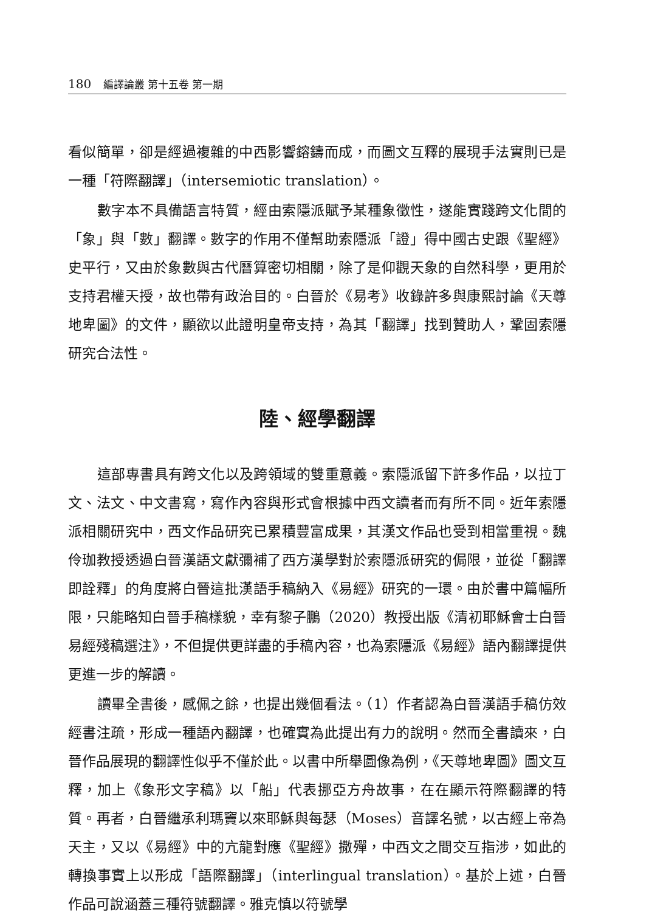180 編譯論叢 第十五卷 第一期
看似簡單，卻是經過複雜的中西影響鎔鑄而成，而圖文互釋的展現手法實則已是一種「符際翻譯」（intersemiotic translation）。
數字本不具備語言特質，經由索隱派賦予某種象徵性，遂能實踐跨文化間的「象」與「數」翻譯。數字的作用不僅幫助索隱派「證」得中國古史跟《聖經》史平行，又由於象數與古代曆算密切相關，除了是仰觀天象的自然科學，更用於支持君權天授，故也帶有政治目的。白晉於《易考》收錄許多與康熙討論《天尊地卑圖》的文件，顯欲以此證明皇帝支持，為其「翻譯」找到贊助人，鞏固索隱研究合法性。
陸、經學翻譯
這部專書具有跨文化以及跨領域的雙重意義。索隱派留下許多作品，以拉丁文、法文、中文書寫，寫作內容與形式會根據中西文讀者而有所不同。近年索隱派相關研究中，西文作品研究已累積豐富成果，其漢文作品也受到相當重視。魏伶珈教授透過白晉漢語文獻彌補了西方漢學對於索隱派研究的侷限，並從「翻譯即詮釋」的角度將白晉這批漢語手稿納入《易經》研究的一環。由於書中篇幅所限，只能略知白晉手稿樣貌，幸有黎子鵬（2020）教授出版《清初耶穌會士白晉易經殘稿選注》，不但提供更詳盡的手稿內容，也為索隱派《易經》語內翻譯提供更進一步的解讀。
讀畢全書後，感佩之餘，也提出幾個看法。（1）作者認為白晉漢語手稿仿效經書注疏，形成一種語內翻譯，也確實為此提出有力的說明。然而全書讀來，白晉作品展現的翻譯性似乎不僅於此。以書中所舉圖像為例，《天尊地卑圖》圖文互釋，加上《象形文字稿》以「船」代表挪亞方舟故事，在在顯示符際翻譯的特質。再者，白晉繼承利瑪竇以來耶穌與每瑟（Moses）音譯名號，以古經上帝為天主，又以《易經》中的亢龍對應《聖經》撒殫，中西文之間交互指涉，如此的轉換事實上以形成「語際翻譯」（interlingual translation）。基於上述，白晉作品可說涵蓋三種符號翻譯。雅克慎以符號學